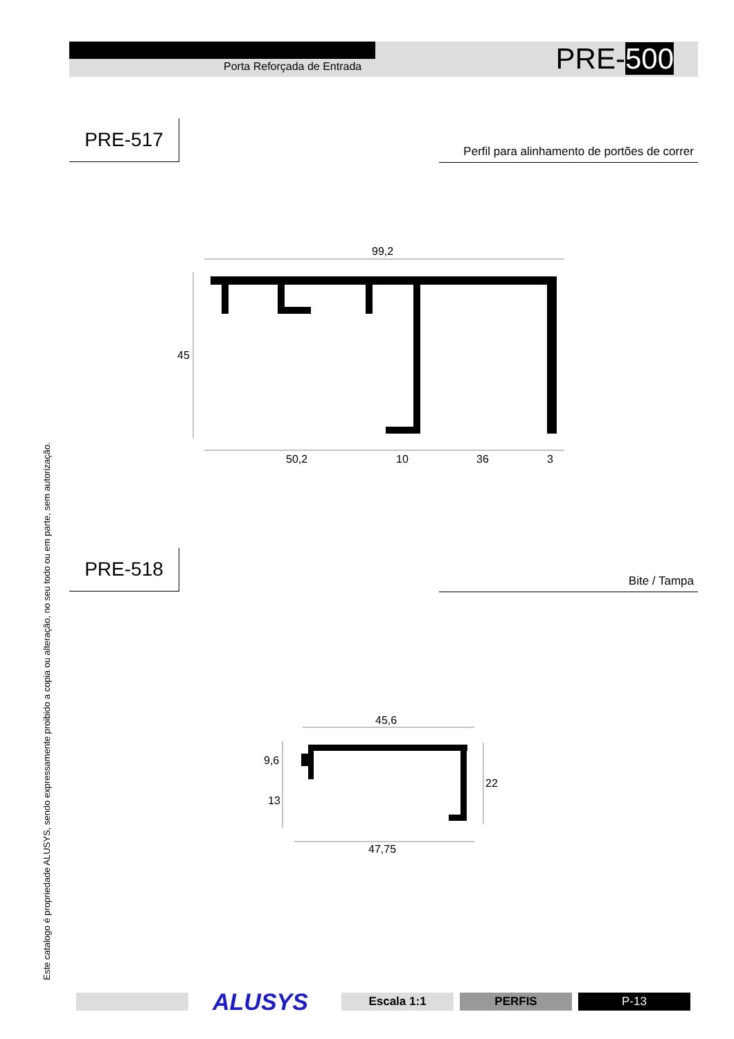Porta Reforçada de Entrada PRE-500
PRE-517
Perfil para alinhamento de portões de correr
PRE-518
Bite / Tampa
Este catalogo é propriedade ALUSYS, sendo expressamente proibido a copia ou alteração, no seu todo ou em parte, sem autorização.
99,2
45
50,2
10
36
3
45,6
9,6
13
22
47,75
ALUSYS Escala 1:1 PERFIS P-13